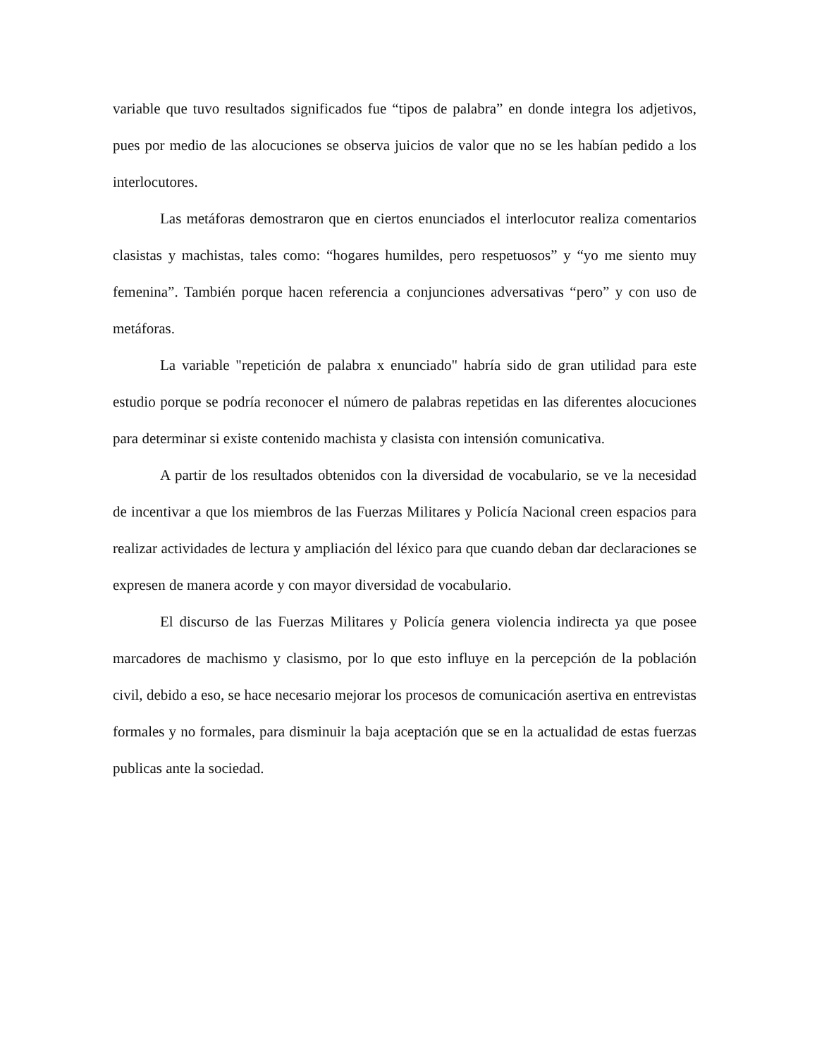variable que tuvo resultados significados fue “tipos de palabra” en donde integra los adjetivos, pues por medio de las alocuciones se observa juicios de valor que no se les habían pedido a los interlocutores.
Las metáforas demostraron que en ciertos enunciados el interlocutor realiza comentarios clasistas y machistas, tales como: “hogares humildes, pero respetuosos” y “yo me siento muy femenina”. También porque hacen referencia a conjunciones adversativas “pero” y con uso de metáforas.
La variable "repetición de palabra x enunciado" habría sido de gran utilidad para este estudio porque se podría reconocer el número de palabras repetidas en las diferentes alocuciones para determinar si existe contenido machista y clasista con intensión comunicativa.
A partir de los resultados obtenidos con la diversidad de vocabulario, se ve la necesidad de incentivar a que los miembros de las Fuerzas Militares y Policía Nacional creen espacios para realizar actividades de lectura y ampliación del léxico para que cuando deban dar declaraciones se expresen de manera acorde y con mayor diversidad de vocabulario.
El discurso de las Fuerzas Militares y Policía genera violencia indirecta ya que posee marcadores de machismo y clasismo, por lo que esto influye en la percepción de la población civil, debido a eso, se hace necesario mejorar los procesos de comunicación asertiva en entrevistas formales y no formales, para disminuir la baja aceptación que se en la actualidad de estas fuerzas publicas ante la sociedad.